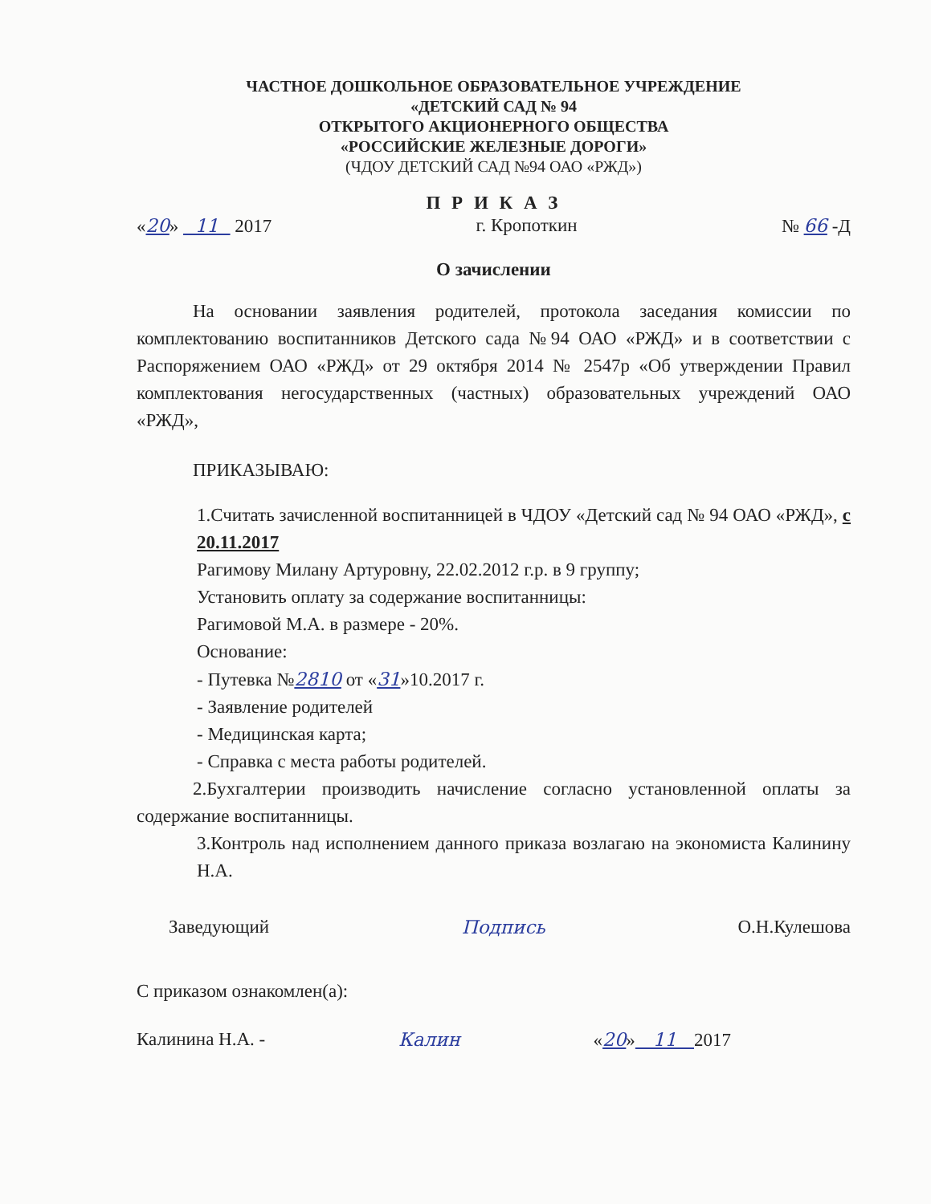ЧАСТНОЕ ДОШКОЛЬНОЕ ОБРАЗОВАТЕЛЬНОЕ УЧРЕЖДЕНИЕ
«ДЕТСКИЙ САД № 94
ОТКРЫТОГО АКЦИОНЕРНОГО ОБЩЕСТВА
«РОССИЙСКИЕ ЖЕЛЕЗНЫЕ ДОРОГИ»
(ЧДОУ ДЕТСКИЙ САД №94 ОАО «РЖД»)
П Р И К А З
«20» 11 2017 г. Кропоткин № 66 -Д
О зачислении
На основании заявления родителей, протокола заседания комиссии по комплектованию воспитанников Детского сада №94 ОАО «РЖД» и в соответствии с Распоряжением ОАО «РЖД» от 29 октября 2014 № 2547р «Об утверждении Правил комплектования негосударственных (частных) образовательных учреждений ОАО «РЖД»,
ПРИКАЗЫВАЮ:
1.Считать зачисленной воспитанницей в ЧДОУ «Детский сад № 94 ОАО «РЖД», с 20.11.2017
Рагимову Милану Артуровну, 22.02.2012 г.р. в 9 группу;
Установить оплату за содержание воспитанницы:
Рагимовой М.А. в размере - 20%.
Основание:
- Путевка №2810 от «31»10.2017 г.
- Заявление родителей
- Медицинская карта;
- Справка с места работы родителей.
2.Бухгалтерии производить начисление согласно установленной оплаты за содержание воспитанницы.
3.Контроль над исполнением данного приказа возлагаю на экономиста Калинину Н.А.
Заведующий Подпись О.Н.Кулешова
С приказом ознакомлен(а):
Калинина Н.А. - Калин «20» 11 2017